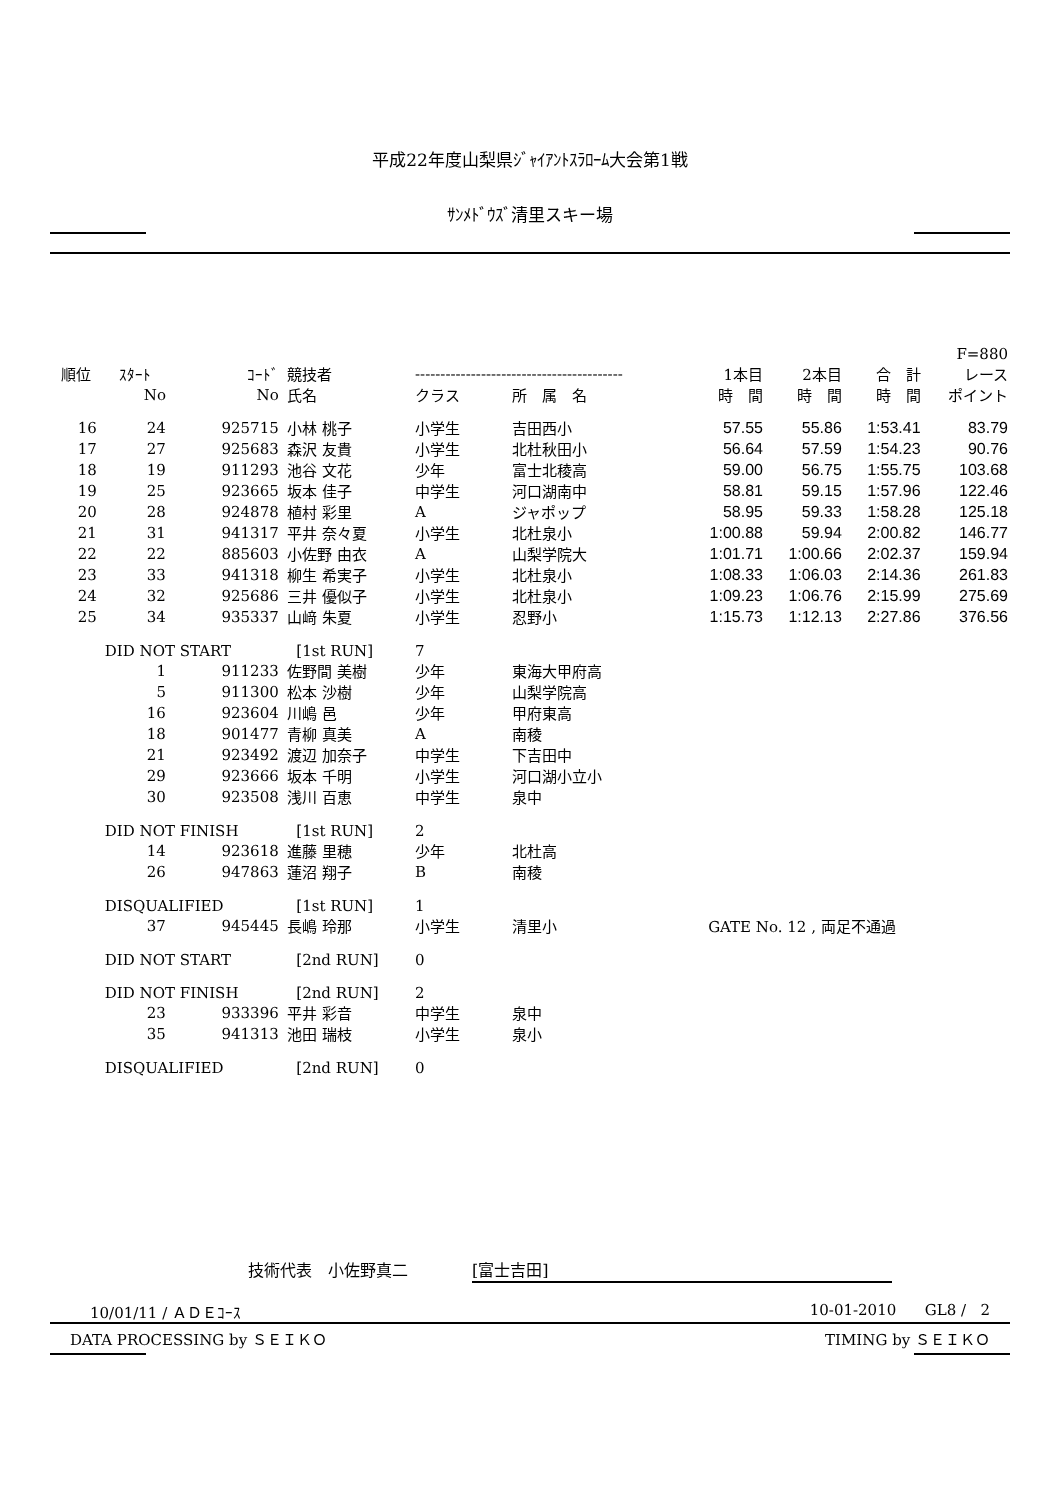平成22年度山梨県ｼﾞｬｲｱﾝﾄｽﾗﾛｰﾑ大会第1戦
ｻﾝﾒﾄﾞｳｽﾞ清里スキー場
| | | | | | | | | | F=880 |
| --- | --- | --- | --- | --- | --- | --- | --- | --- | --- |
| 順位 | ｽﾀｰﾄ | ｺｰﾄﾞ | 競技者 | ----------------------------------------- | | 1本目 | 2本目 | 合 計 | レース |
| | No | No | 氏名 | クラス | 所 属 名 | 時 間 | 時 間 | 時 間 | ポイント |
| 16 | 24 | 925715 | 小林 桃子 | 小学生 | 吉田西小 | 57.55 | 55.86 | 1:53.41 | 83.79 |
| 17 | 27 | 925683 | 森沢 友貴 | 小学生 | 北杜秋田小 | 56.64 | 57.59 | 1:54.23 | 90.76 |
| 18 | 19 | 911293 | 池谷 文花 | 少年 | 富士北稜高 | 59.00 | 56.75 | 1:55.75 | 103.68 |
| 19 | 25 | 923665 | 坂本 佳子 | 中学生 | 河口湖南中 | 58.81 | 59.15 | 1:57.96 | 122.46 |
| 20 | 28 | 924878 | 植村 彩里 | A | ジャポップ | 58.95 | 59.33 | 1:58.28 | 125.18 |
| 21 | 31 | 941317 | 平井 奈々夏 | 小学生 | 北杜泉小 | 1:00.88 | 59.94 | 2:00.82 | 146.77 |
| 22 | 22 | 885603 | 小佐野 由衣 | A | 山梨学院大 | 1:01.71 | 1:00.66 | 2:02.37 | 159.94 |
| 23 | 33 | 941318 | 柳生 希実子 | 小学生 | 北杜泉小 | 1:08.33 | 1:06.03 | 2:14.36 | 261.83 |
| 24 | 32 | 925686 | 三井 優似子 | 小学生 | 北杜泉小 | 1:09.23 | 1:06.76 | 2:15.99 | 275.69 |
| 25 | 34 | 935337 | 山﨑 朱夏 | 小学生 | 忍野小 | 1:15.73 | 1:12.13 | 2:27.86 | 376.56 |
| | DID NOT START | | [1st RUN] | 7 | | | | | |
| | 1 | 911233 | 佐野間 美樹 | 少年 | 東海大甲府高 | | | | |
| | 5 | 911300 | 松本 沙樹 | 少年 | 山梨学院高 | | | | |
| | 16 | 923604 | 川嶋 邑 | 少年 | 甲府東高 | | | | |
| | 18 | 901477 | 青柳 真美 | A | 南稜 | | | | |
| | 21 | 923492 | 渡辺 加奈子 | 中学生 | 下吉田中 | | | | |
| | 29 | 923666 | 坂本 千明 | 小学生 | 河口湖小立小 | | | | |
| | 30 | 923508 | 浅川 百恵 | 中学生 | 泉中 | | | | |
| | DID NOT FINISH | | [1st RUN] | 2 | | | | | |
| | 14 | 923618 | 進藤 里穂 | 少年 | 北杜高 | | | | |
| | 26 | 947863 | 蓮沼 翔子 | B | 南稜 | | | | |
| | DISQUALIFIED | | [1st RUN] | 1 | | | | | |
| | 37 | 945445 | 長嶋 玲那 | 小学生 | 清里小 | GATE No. 12 , 両足不通過 | | | |
| | DID NOT START | | [2nd RUN] | 0 | | | | | |
| | DID NOT FINISH | | [2nd RUN] | 2 | | | | | |
| | 23 | 933396 | 平井 彩音 | 中学生 | 泉中 | | | | |
| | 35 | 941313 | 池田 瑞枝 | 小学生 | 泉小 | | | | |
| | DISQUALIFIED | | [2nd RUN] | 0 | | | | | |
技術代表　小佐野真二　　　　[富士吉田]
10/01/11 / ＡＤＥｺｰｽ 10-01-2010 GL8 / 2
DATA PROCESSING by ＳＥＩＫＯ TIMING by ＳＥＩＫＯ